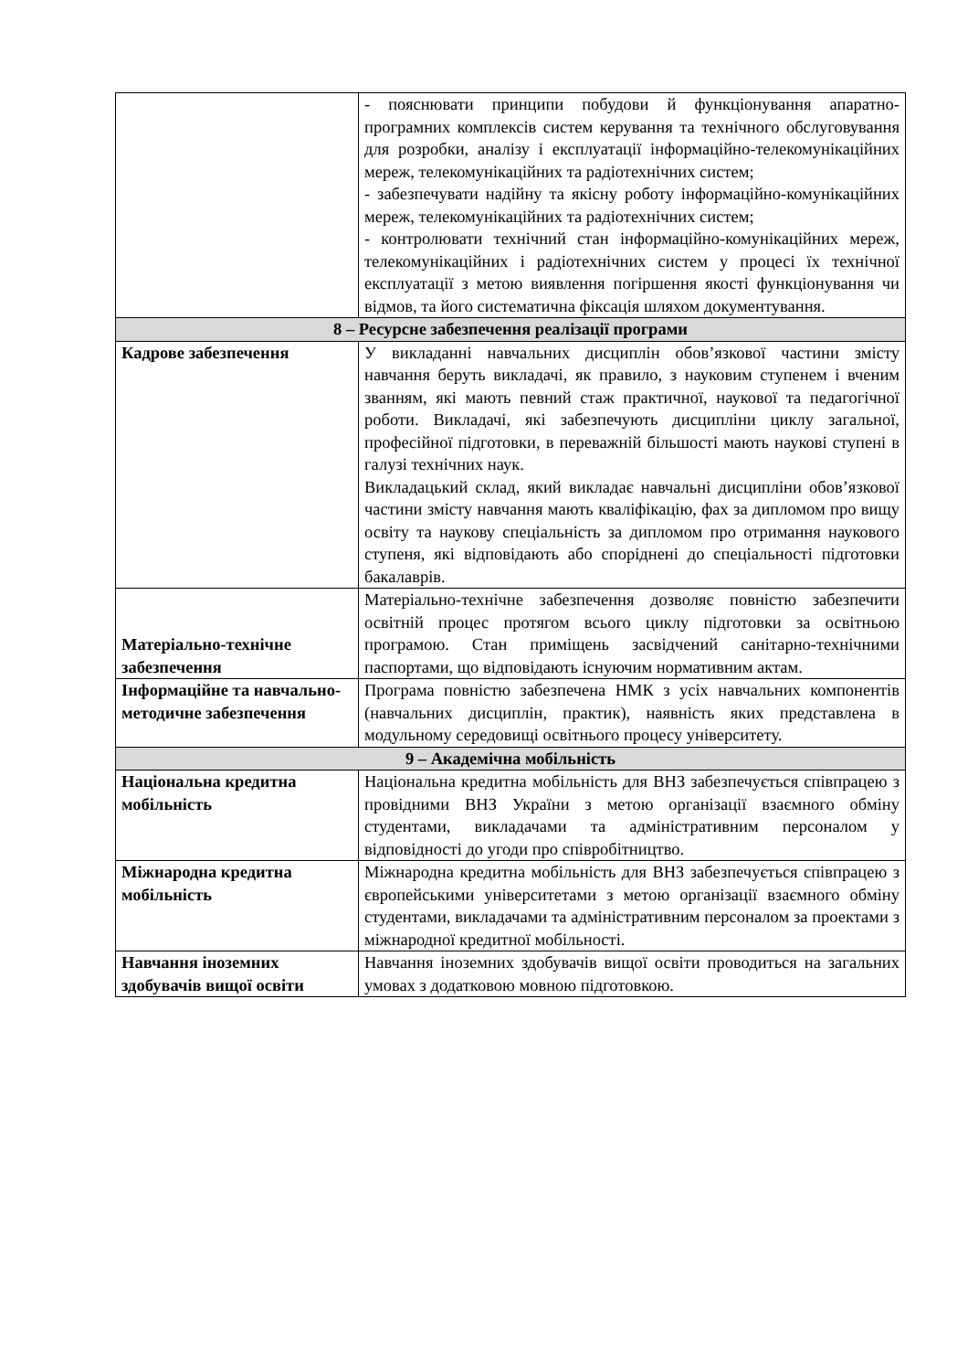| | - пояснювати принципи побудови й функціонування апаратно-програмних комплексів систем керування та технічного обслуговування для розробки, аналізу і експлуатації інформаційно-телекомунікаційних мереж, телекомунікаційних та радіотехнічних систем; - забезпечувати надійну та якісну роботу інформаційно-комунікаційних мереж, телекомунікаційних та радіотехнічних систем; - контролювати технічний стан інформаційно-комунікаційних мереж, телекомунікаційних і радіотехнічних систем у процесі їх технічної експлуатації з метою виявлення погіршення якості функціонування чи відмов, та його систематична фіксація шляхом документування. |
| 8 – Ресурсне забезпечення реалізації програми | |
| Кадрове забезпечення | У викладанні навчальних дисциплін обов’язкової частини змісту навчання беруть викладачі, як правило, з науковим ступенем і вченим званням, які мають певний стаж практичної, наукової та педагогічної роботи. Викладачі, які забезпечують дисципліни циклу загальної, професійної підготовки, в переважній більшості мають наукові ступені в галузі технічних наук. Викладацький склад, який викладає навчальні дисципліни обов’язкової частини змісту навчання мають кваліфікацію, фах за дипломом про вищу освіту та наукову спеціальність за дипломом про отримання наукового ступеня, які відповідають або споріднені до спеціальності підготовки бакалаврів. |
| Матеріально-технічне забезпечення | Матеріально-технічне забезпечення дозволяє повністю забезпечити освітній процес протягом всього циклу підготовки за освітньою програмою. Стан приміщень засвідчений санітарно-технічними паспортами, що відповідають існуючим нормативним актам. |
| Інформаційне та навчально-методичне забезпечення | Програма повністю забезпечена НМК з усіх навчальних компонентів (навчальних дисциплін, практик), наявність яких представлена в модульному середовищі освітнього процесу університету. |
| 9 – Академічна мобільність | |
| Національна кредитна мобільність | Національна кредитна мобільність для ВНЗ забезпечується співпрацею з провідними ВНЗ України з метою організації взаємного обміну студентами, викладачами та адміністративним персоналом у відповідності до угоди про співробітництво. |
| Міжнародна кредитна мобільність | Міжнародна кредитна мобільність для ВНЗ забезпечується співпрацею з європейськими університетами з метою організації взаємного обміну студентами, викладачами та адміністративним персоналом за проектами з міжнародної кредитної мобільності. |
| Навчання іноземних здобувачів вищої освіти | Навчання іноземних здобувачів вищої освіти проводиться на загальних умовах з додатковою мовною підготовкою. |